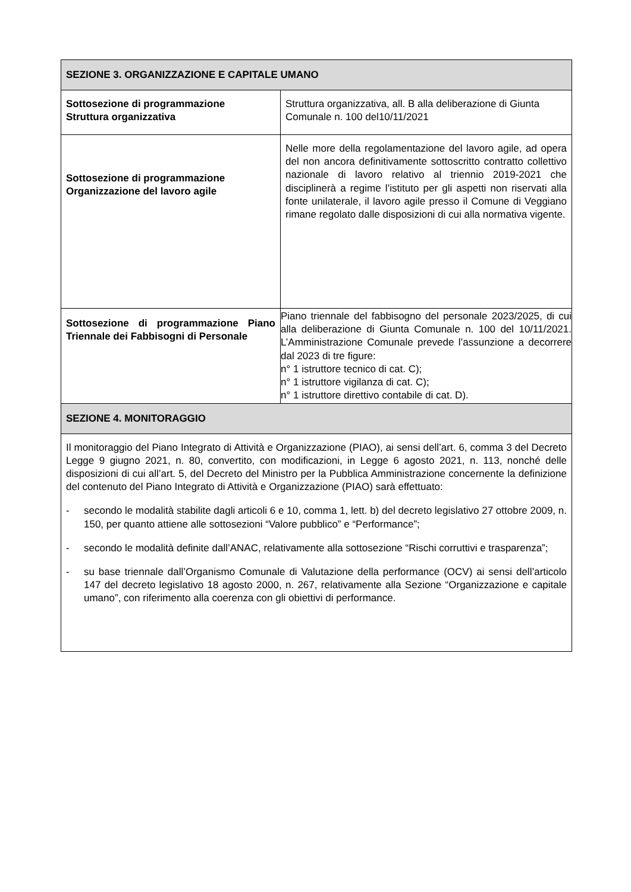| SEZIONE 3. ORGANIZZAZIONE E CAPITALE UMANO | |
| --- | --- |
| Sottosezione di programmazione Struttura organizzativa | Struttura organizzativa, all. B alla deliberazione di Giunta Comunale n. 100 del10/11/2021 |
| Sottosezione di programmazione Organizzazione del lavoro agile | Nelle more della regolamentazione del lavoro agile, ad opera del non ancora definitivamente sottoscritto contratto collettivo nazionale di lavoro relativo al triennio 2019-2021 che disciplinerà a regime l’istituto per gli aspetti non riservati alla fonte unilaterale, il lavoro agile presso il Comune di Veggiano rimane regolato dalle disposizioni di cui alla normativa vigente. |
| Sottosezione di programmazione Piano Triennale dei Fabbisogni di Personale | Piano triennale del fabbisogno del personale 2023/2025, di cui alla deliberazione di Giunta Comunale n. 100 del 10/11/2021. L’Amministrazione Comunale prevede l’assunzione a decorrere dal 2023 di tre figure: n° 1 istruttore tecnico di cat. C); n° 1 istruttore vigilanza di cat. C); n° 1 istruttore direttivo contabile di cat. D). |
| SEZIONE 4. MONITORAGGIO | |
| Il monitoraggio del Piano Integrato di Attività e Organizzazione (PIAO), ai sensi dell’art. 6, comma 3 del Decreto Legge 9 giugno 2021, n. 80, convertito, con modificazioni, in Legge 6 agosto 2021, n. 113, nonché delle disposizioni di cui all’art. 5, del Decreto del Ministro per la Pubblica Amministrazione concernente la definizione del contenuto del Piano Integrato di Attività e Organizzazione (PIAO) sarà effettuato: - secondo le modalità stabilite dagli articoli 6 e 10, comma 1, lett. b) del decreto legislativo 27 ottobre 2009, n. 150, per quanto attiene alle sottosezioni “Valore pubblico” e “Performance”; - secondo le modalità definite dall’ANAC, relativamente alla sottosezione “Rischi corruttivi e trasparenza”; - su base triennale dall’Organismo Comunale di Valutazione della performance (OCV) ai sensi dell’articolo 147 del decreto legislativo 18 agosto 2000, n. 267, relativamente alla Sezione “Organizzazione e capitale umano”, con riferimento alla coerenza con gli obiettivi di performance. | |